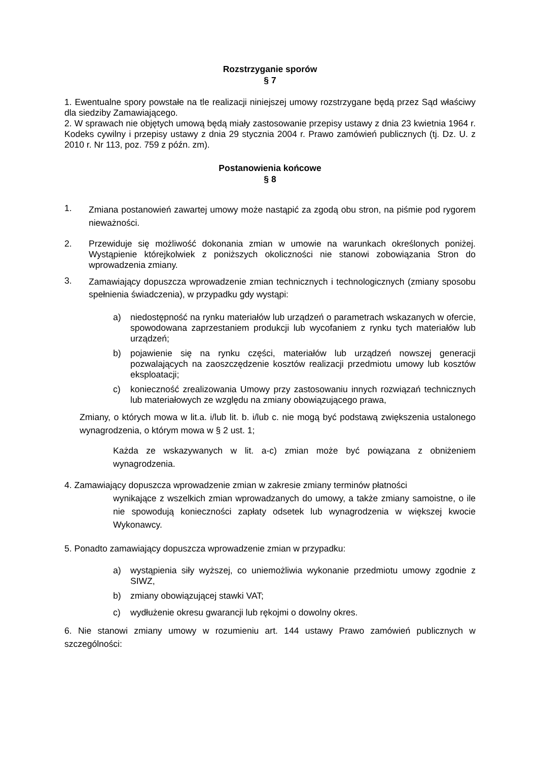Rozstrzyganie sporów
§ 7
1. Ewentualne spory powstałe na tle realizacji niniejszej umowy rozstrzygane będą przez Sąd właściwy dla siedziby Zamawiającego.
2. W sprawach nie objętych umową będą miały zastosowanie przepisy ustawy z dnia 23 kwietnia 1964 r. Kodeks cywilny i przepisy ustawy z dnia 29 stycznia 2004 r. Prawo zamówień publicznych (tj. Dz. U. z 2010 r. Nr 113, poz. 759 z późn. zm).
Postanowienia końcowe
§ 8
1.
Zmiana postanowień zawartej umowy może nastąpić za zgodą obu stron, na piśmie pod rygorem nieważności.
2. Przewiduje się możliwość dokonania zmian w umowie na warunkach określonych poniżej. Wystąpienie którejkolwiek z poniższych okoliczności nie stanowi zobowiązania Stron do wprowadzenia zmiany.
3.
Zamawiający dopuszcza wprowadzenie zmian technicznych i technologicznych (zmiany sposobu spełnienia świadczenia), w przypadku gdy wystąpi:
a) niedostępność na rynku materiałów lub urządzeń o parametrach wskazanych w ofercie, spowodowana zaprzestaniem produkcji lub wycofaniem z rynku tych materiałów lub urządzeń;
b) pojawienie się na rynku części, materiałów lub urządzeń nowszej generacji pozwalających na zaoszczędzenie kosztów realizacji przedmiotu umowy lub kosztów eksploatacji;
c) konieczność zrealizowania Umowy przy zastosowaniu innych rozwiązań technicznych lub materiałowych ze względu na zmiany obowiązującego prawa,
Zmiany, o których mowa w lit.a. i/lub lit. b. i/lub c. nie mogą być podstawą zwiększenia ustalonego wynagrodzenia, o którym mowa w § 2 ust. 1;
Każda ze wskazywanych w lit. a-c) zmian może być powiązana z obniżeniem wynagrodzenia.
4. Zamawiający dopuszcza wprowadzenie zmian w zakresie zmiany terminów płatności
wynikające z wszelkich zmian wprowadzanych do umowy, a także zmiany samoistne, o ile nie spowodują konieczności zapłaty odsetek lub wynagrodzenia w większej kwocie Wykonawcy.
5. Ponadto zamawiający dopuszcza wprowadzenie zmian w przypadku:
a) wystąpienia siły wyższej, co uniemożliwia wykonanie przedmiotu umowy zgodnie z SIWZ,
b) zmiany obowiązującej stawki VAT;
c) wydłużenie okresu gwarancji lub rękojmi o dowolny okres.
6. Nie stanowi zmiany umowy w rozumieniu art. 144 ustawy Prawo zamówień publicznych w szczególności: